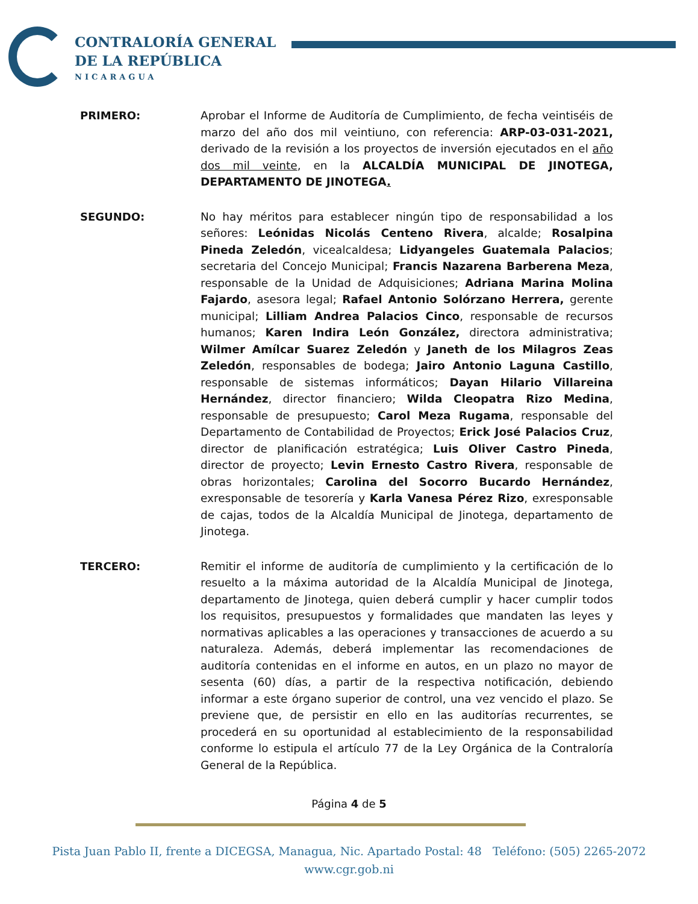CONTRALORÍA GENERAL
DE LA REPÚBLICA
NICARAGUA
PRIMERO: Aprobar el Informe de Auditoría de Cumplimiento, de fecha veintiséis de marzo del año dos mil veintiuno, con referencia: ARP-03-031-2021, derivado de la revisión a los proyectos de inversión ejecutados en el año dos mil veinte, en la ALCALDÍA MUNICIPAL DE JINOTEGA, DEPARTAMENTO DE JINOTEGA.
SEGUNDO: No hay méritos para establecer ningún tipo de responsabilidad a los señores: Leónidas Nicolás Centeno Rivera, alcalde; Rosalpina Pineda Zeledón, vicealcaldesa; Lidyangeles Guatemala Palacios; secretaria del Concejo Municipal; Francis Nazarena Barberena Meza, responsable de la Unidad de Adquisiciones; Adriana Marina Molina Fajardo, asesora legal; Rafael Antonio Solórzano Herrera, gerente municipal; Lilliam Andrea Palacios Cinco, responsable de recursos humanos; Karen Indira León González, directora administrativa; Wilmer Amílcar Suarez Zeledón y Janeth de los Milagros Zeas Zeledón, responsables de bodega; Jairo Antonio Laguna Castillo, responsable de sistemas informáticos; Dayan Hilario Villareina Hernández, director financiero; Wilda Cleopatra Rizo Medina, responsable de presupuesto; Carol Meza Rugama, responsable del Departamento de Contabilidad de Proyectos; Erick José Palacios Cruz, director de planificación estratégica; Luis Oliver Castro Pineda, director de proyecto; Levin Ernesto Castro Rivera, responsable de obras horizontales; Carolina del Socorro Bucardo Hernández, exresponsable de tesorería y Karla Vanesa Pérez Rizo, exresponsable de cajas, todos de la Alcaldía Municipal de Jinotega, departamento de Jinotega.
TERCERO: Remitir el informe de auditoría de cumplimiento y la certificación de lo resuelto a la máxima autoridad de la Alcaldía Municipal de Jinotega, departamento de Jinotega, quien deberá cumplir y hacer cumplir todos los requisitos, presupuestos y formalidades que mandaten las leyes y normativas aplicables a las operaciones y transacciones de acuerdo a su naturaleza. Además, deberá implementar las recomendaciones de auditoría contenidas en el informe en autos, en un plazo no mayor de sesenta (60) días, a partir de la respectiva notificación, debiendo informar a este órgano superior de control, una vez vencido el plazo. Se previene que, de persistir en ello en las auditorías recurrentes, se procederá en su oportunidad al establecimiento de la responsabilidad conforme lo estipula el artículo 77 de la Ley Orgánica de la Contraloría General de la República.
Página 4 de 5
Pista Juan Pablo II, frente a DICEGSA, Managua, Nic. Apartado Postal: 48 Teléfono: (505) 2265-2072
www.cgr.gob.ni